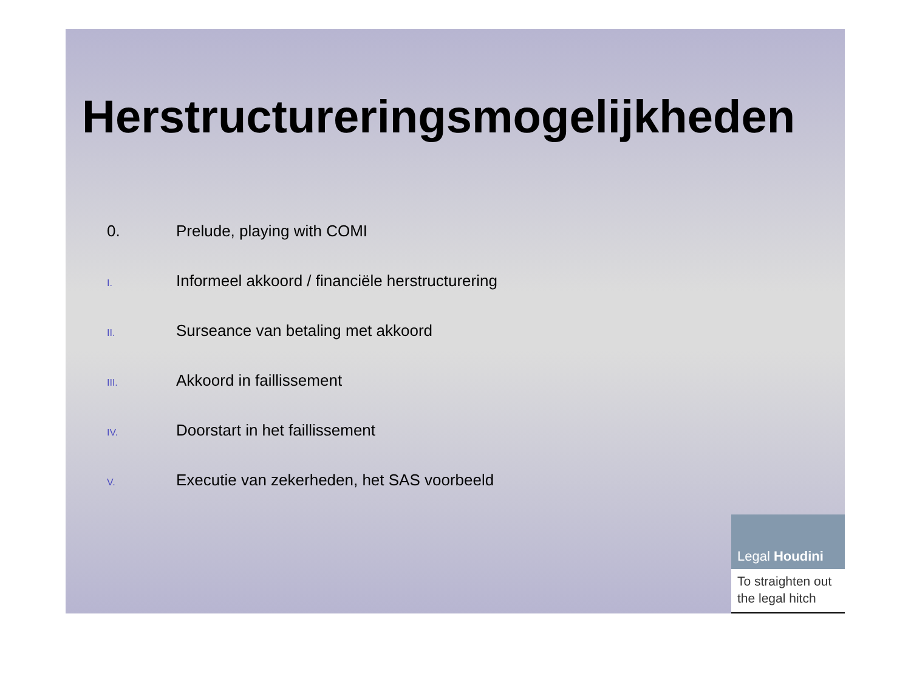Herstructureringsmogelijkheden
0. Prelude, playing with COMI
I. Informeel akkoord / financiële herstructurering
II. Surseance van betaling met akkoord
III. Akkoord in faillissement
IV. Doorstart in het faillissement
V. Executie van zekerheden, het SAS voorbeeld
Legal Houdini
To straighten out the legal hitch